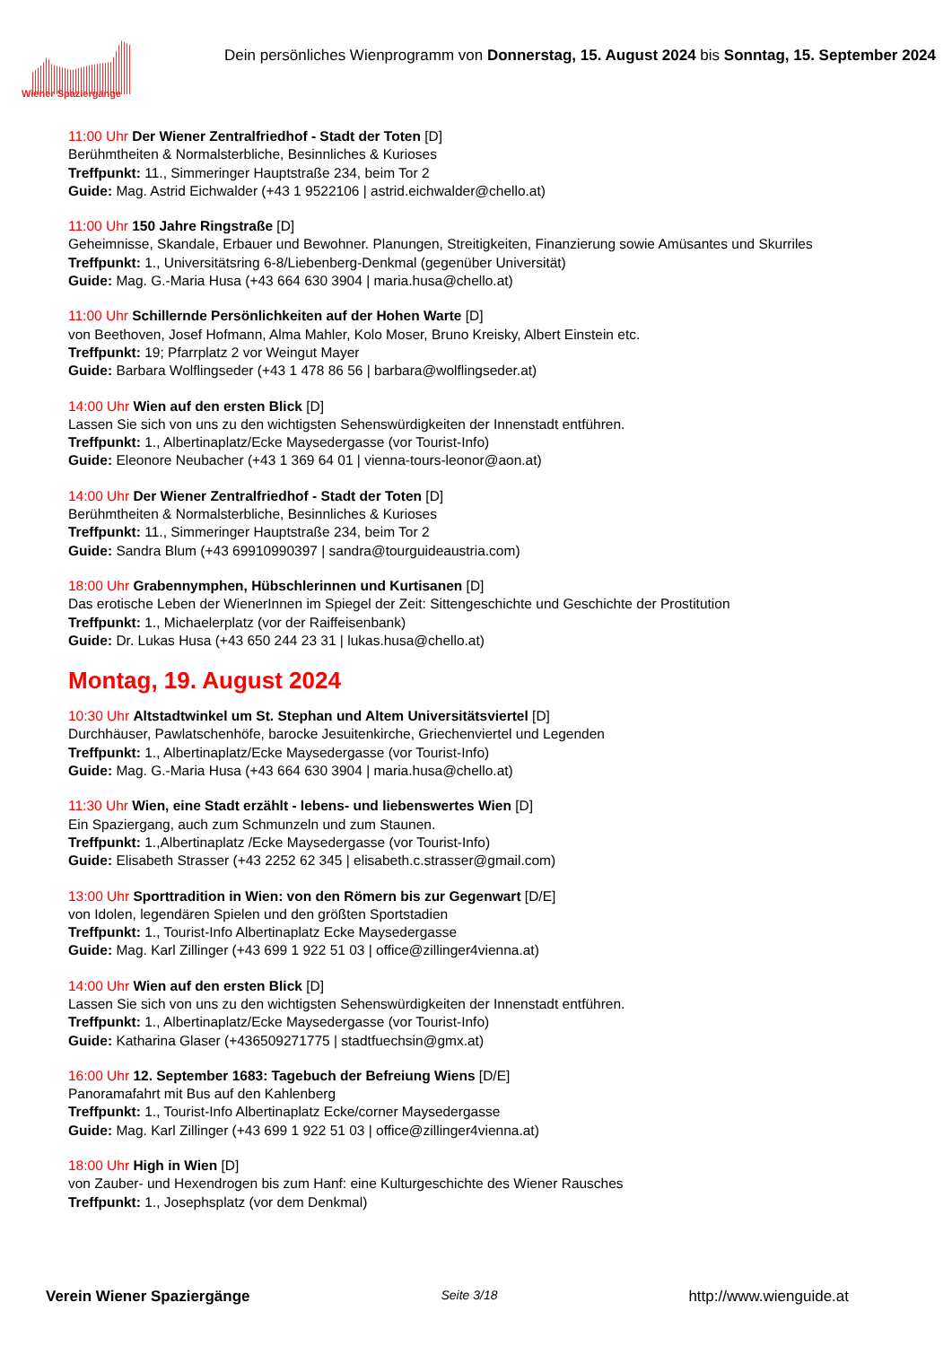Wiener Spaziergänge
Dein persönliches Wienprogramm von Donnerstag, 15. August 2024 bis Sonntag, 15. September 2024
11:00 Uhr Der Wiener Zentralfriedhof - Stadt der Toten [D]
Berühmtheiten & Normalsterbliche, Besinnliches & Kurioses
Treffpunkt: 11., Simmeringer Hauptstraße 234, beim Tor 2
Guide: Mag. Astrid Eichwalder (+43 1 9522106 | astrid.eichwalder@chello.at)
11:00 Uhr 150 Jahre Ringstraße [D]
Geheimnisse, Skandale, Erbauer und Bewohner. Planungen, Streitigkeiten, Finanzierung sowie Amüsantes und Skurriles
Treffpunkt: 1., Universitätsring 6-8/Liebenberg-Denkmal (gegenüber Universität)
Guide: Mag. G.-Maria Husa (+43 664 630 3904 | maria.husa@chello.at)
11:00 Uhr Schillernde Persönlichkeiten auf der Hohen Warte [D]
von Beethoven, Josef Hofmann, Alma Mahler, Kolo Moser, Bruno Kreisky, Albert Einstein etc.
Treffpunkt: 19; Pfarrplatz 2 vor Weingut Mayer
Guide: Barbara Wolflingseder (+43 1 478 86 56 | barbara@wolflingseder.at)
14:00 Uhr Wien auf den ersten Blick [D]
Lassen Sie sich von uns zu den wichtigsten Sehenswürdigkeiten der Innenstadt entführen.
Treffpunkt: 1., Albertinaplatz/Ecke Maysedergasse (vor Tourist-Info)
Guide: Eleonore Neubacher (+43 1 369 64 01 | vienna-tours-leonor@aon.at)
14:00 Uhr Der Wiener Zentralfriedhof - Stadt der Toten [D]
Berühmtheiten & Normalsterbliche, Besinnliches & Kurioses
Treffpunkt: 11., Simmeringer Hauptstraße 234, beim Tor 2
Guide: Sandra Blum (+43 69910990397 | sandra@tourguideaustria.com)
18:00 Uhr Grabennymphen, Hübschlerinnen und Kurtisanen [D]
Das erotische Leben der WienerInnen im Spiegel der Zeit: Sittengeschichte und Geschichte der Prostitution
Treffpunkt: 1., Michaelerplatz (vor der Raiffeisenbank)
Guide: Dr. Lukas Husa (+43 650 244 23 31 | lukas.husa@chello.at)
Montag, 19. August 2024
10:30 Uhr Altstadtwinkel um St. Stephan und Altem Universitätsviertel [D]
Durchhäuser, Pawlatschenhöfe, barocke Jesuitenkirche, Griechenviertel und Legenden
Treffpunkt: 1., Albertinaplatz/Ecke Maysedergasse (vor Tourist-Info)
Guide: Mag. G.-Maria Husa (+43 664 630 3904 | maria.husa@chello.at)
11:30 Uhr Wien, eine Stadt erzählt - lebens- und liebenswertes Wien [D]
Ein Spaziergang, auch zum Schmunzeln und zum Staunen.
Treffpunkt: 1.,Albertinaplatz /Ecke Maysedergasse (vor Tourist-Info)
Guide: Elisabeth Strasser (+43 2252 62 345 | elisabeth.c.strasser@gmail.com)
13:00 Uhr Sporttradition in Wien: von den Römern bis zur Gegenwart [D/E]
von Idolen, legendären Spielen und den größten Sportstadien
Treffpunkt: 1., Tourist-Info Albertinaplatz Ecke Maysedergasse
Guide: Mag. Karl Zillinger (+43 699 1 922 51 03 | office@zillinger4vienna.at)
14:00 Uhr Wien auf den ersten Blick [D]
Lassen Sie sich von uns zu den wichtigsten Sehenswürdigkeiten der Innenstadt entführen.
Treffpunkt: 1., Albertinaplatz/Ecke Maysedergasse (vor Tourist-Info)
Guide: Katharina Glaser (+436509271775 | stadtfuechsin@gmx.at)
16:00 Uhr 12. September 1683: Tagebuch der Befreiung Wiens [D/E]
Panoramafahrt mit Bus auf den Kahlenberg
Treffpunkt: 1., Tourist-Info Albertinaplatz Ecke/corner Maysedergasse
Guide: Mag. Karl Zillinger (+43 699 1 922 51 03 | office@zillinger4vienna.at)
18:00 Uhr High in Wien [D]
von Zauber- und Hexendrogen bis zum Hanf: eine Kulturgeschichte des Wiener Rausches
Treffpunkt: 1., Josephsplatz (vor dem Denkmal)
Verein Wiener Spaziergänge Seite 3/18 http://www.wienguide.at